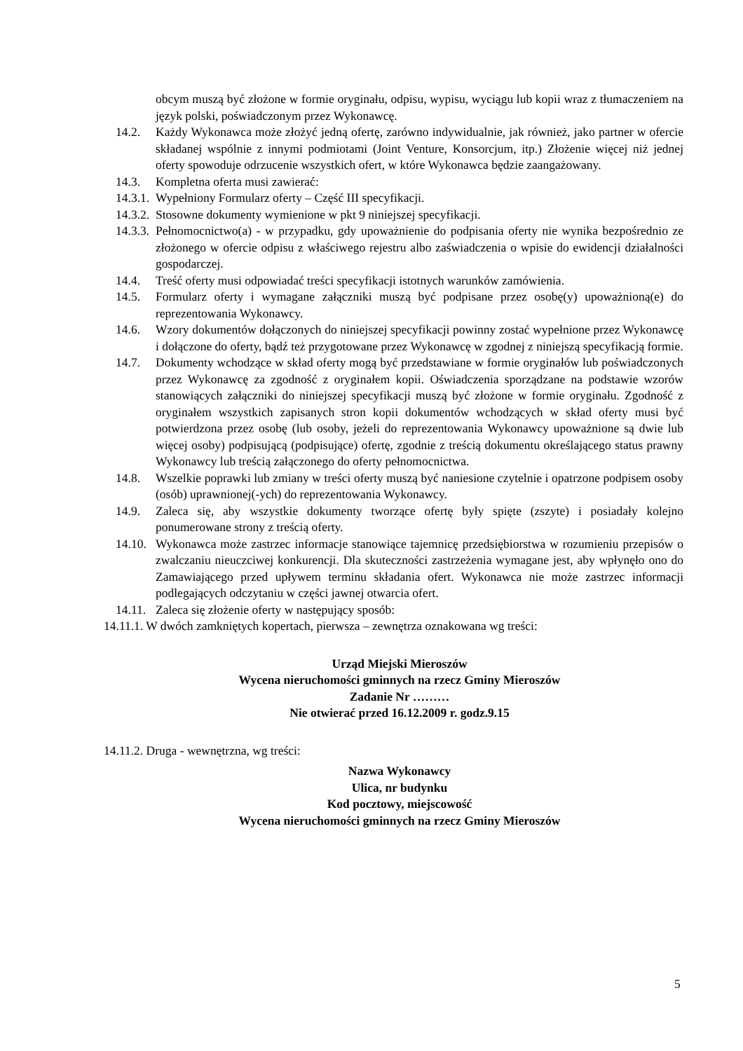obcym muszą być złożone w formie oryginału, odpisu, wypisu, wyciągu lub kopii wraz z tłumaczeniem na język polski, poświadczonym przez Wykonawcę.
14.2. Każdy Wykonawca może złożyć jedną ofertę, zarówno indywidualnie, jak również, jako partner w ofercie składanej wspólnie z innymi podmiotami (Joint Venture, Konsorcjum, itp.) Złożenie więcej niż jednej oferty spowoduje odrzucenie wszystkich ofert, w które Wykonawca będzie zaangażowany.
14.3. Kompletna oferta musi zawierać:
14.3.1. Wypełniony Formularz oferty – Część III specyfikacji.
14.3.2. Stosowne dokumenty wymienione w pkt 9 niniejszej specyfikacji.
14.3.3. Pełnomocnictwo(a) - w przypadku, gdy upoważnienie do podpisania oferty nie wynika bezpośrednio ze złożonego w ofercie odpisu z właściwego rejestru albo zaświadczenia o wpisie do ewidencji działalności gospodarczej.
14.4. Treść oferty musi odpowiadać treści specyfikacji istotnych warunków zamówienia.
14.5. Formularz oferty i wymagane załączniki muszą być podpisane przez osobę(y) upoważnioną(e) do reprezentowania Wykonawcy.
14.6. Wzory dokumentów dołączonych do niniejszej specyfikacji powinny zostać wypełnione przez Wykonawcę i dołączone do oferty, bądź też przygotowane przez Wykonawcę w zgodnej z niniejszą specyfikacją formie.
14.7. Dokumenty wchodzące w skład oferty mogą być przedstawiane w formie oryginałów lub poświadczonych przez Wykonawcę za zgodność z oryginałem kopii. Oświadczenia sporządzane na podstawie wzorów stanowiących załączniki do niniejszej specyfikacji muszą być złożone w formie oryginału. Zgodność z oryginałem wszystkich zapisanych stron kopii dokumentów wchodzących w skład oferty musi być potwierdzona przez osobę (lub osoby, jeżeli do reprezentowania Wykonawcy upoważnione są dwie lub więcej osoby) podpisującą (podpisujące) ofertę, zgodnie z treścią dokumentu określającego status prawny Wykonawcy lub treścią załączonego do oferty pełnomocnictwa.
14.8. Wszelkie poprawki lub zmiany w treści oferty muszą być naniesione czytelnie i opatrzone podpisem osoby (osób) uprawnionej(-ych) do reprezentowania Wykonawcy.
14.9. Zaleca się, aby wszystkie dokumenty tworzące ofertę były spięte (zszyte) i posiadały kolejno ponumerowane strony z treścią oferty.
14.10. Wykonawca może zastrzec informacje stanowiące tajemnicę przedsiębiorstwa w rozumieniu przepisów o zwalczaniu nieuczciwej konkurencji. Dla skuteczności zastrzeżenia wymagane jest, aby wpłynęło ono do Zamawiającego przed upływem terminu składania ofert. Wykonawca nie może zastrzec informacji podlegających odczytaniu w części jawnej otwarcia ofert.
14.11. Zaleca się złożenie oferty w następujący sposób:
14.11.1. W dwóch zamkniętych kopertach, pierwsza – zewnętrza oznakowana wg treści:
Urząd Miejski Mieroszów
Wycena nieruchomości gminnych na rzecz Gminy Mieroszów
Zadanie Nr ………
Nie otwierać przed 16.12.2009 r. godz.9.15
14.11.2. Druga - wewnętrzna, wg treści:
Nazwa Wykonawcy
Ulica, nr budynku
Kod pocztowy, miejscowość
Wycena nieruchomości gminnych na rzecz Gminy Mieroszów
5